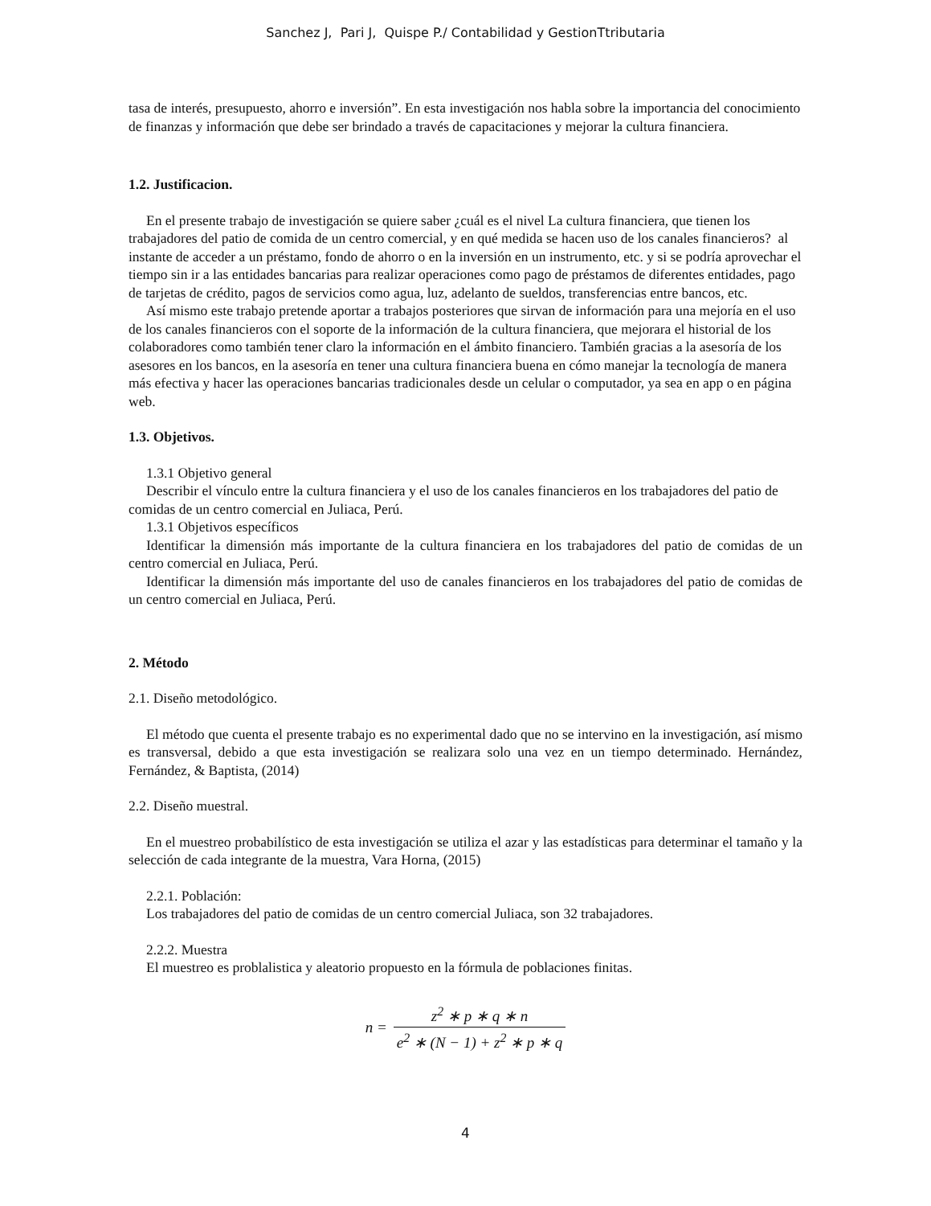Sanchez J, Pari J, Quispe P./ Contabilidad y GestionTtributaria
tasa de interés, presupuesto, ahorro e inversión”. En esta investigación nos habla sobre la importancia del conocimiento de finanzas y información que debe ser brindado a través de capacitaciones y mejorar la cultura financiera.
1.2. Justificacion.
En el presente trabajo de investigación se quiere saber ¿cuál es el nivel La cultura financiera, que tienen los trabajadores del patio de comida de un centro comercial, y en qué medida se hacen uso de los canales financieros? al instante de acceder a un préstamo, fondo de ahorro o en la inversión en un instrumento, etc. y si se podría aprovechar el tiempo sin ir a las entidades bancarias para realizar operaciones como pago de préstamos de diferentes entidades, pago de tarjetas de crédito, pagos de servicios como agua, luz, adelanto de sueldos, transferencias entre bancos, etc.
Así mismo este trabajo pretende aportar a trabajos posteriores que sirvan de información para una mejoría en el uso de los canales financieros con el soporte de la información de la cultura financiera, que mejorara el historial de los colaboradores como también tener claro la información en el ámbito financiero. También gracias a la asesoría de los asesores en los bancos, en la asesoría en tener una cultura financiera buena en cómo manejar la tecnología de manera más efectiva y hacer las operaciones bancarias tradicionales desde un celular o computador, ya sea en app o en página web.
1.3. Objetivos.
1.3.1 Objetivo general
Describir el vínculo entre la cultura financiera y el uso de los canales financieros en los trabajadores del patio de comidas de un centro comercial en Juliaca, Perú.
1.3.1 Objetivos específicos
Identificar la dimensión más importante de la cultura financiera en los trabajadores del patio de comidas de un centro comercial en Juliaca, Perú.
Identificar la dimensión más importante del uso de canales financieros en los trabajadores del patio de comidas de un centro comercial en Juliaca, Perú.
2. Método
2.1. Diseño metodológico.
El método que cuenta el presente trabajo es no experimental dado que no se intervino en la investigación, así mismo es transversal, debido a que esta investigación se realizara solo una vez en un tiempo determinado. Hernández, Fernández, & Baptista, (2014)
2.2. Diseño muestral.
En el muestreo probabilístico de esta investigación se utiliza el azar y las estadísticas para determinar el tamaño y la selección de cada integrante de la muestra, Vara Horna, (2015)
2.2.1. Población:
Los trabajadores del patio de comidas de un centro comercial Juliaca, son 32 trabajadores.
2.2.2. Muestra
El muestreo es problalistica y aleatorio propuesto en la fórmula de poblaciones finitas.
n = z<sup>2</sup> ∗ p ∗ q ∗ n e<sup>2</sup> ∗ (N − 1) + z<sup>2</sup> ∗ p ∗ q
4